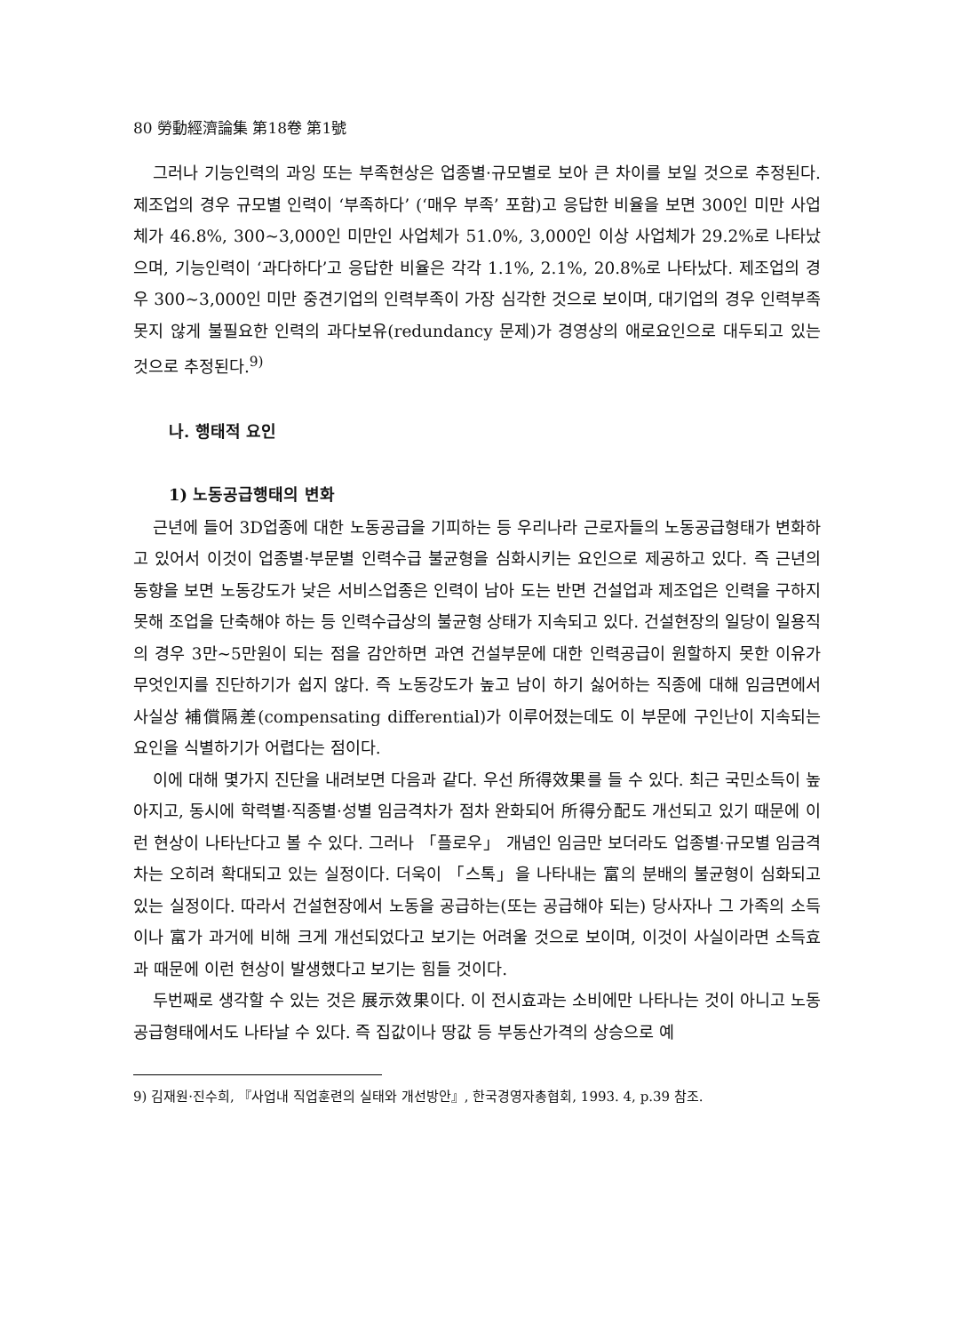80 勞動經濟論集 第18卷 第1號
그러나 기능인력의 과잉 또는 부족현상은 업종별·규모별로 보아 큰 차이를 보일 것으로 추정된다. 제조업의 경우 규모별 인력이 ‘부족하다’ (‘매우 부족’ 포함)고 응답한 비율을 보면 300인 미만 사업체가 46.8%, 300~3,000인 미만인 사업체가 51.0%, 3,000인 이상 사업체가 29.2%로 나타났으며, 기능인력이 ‘과다하다’고 응답한 비율은 각각 1.1%, 2.1%, 20.8%로 나타났다. 제조업의 경우 300~3,000인 미만 중견기업의 인력부족이 가장 심각한 것으로 보이며, 대기업의 경우 인력부족 못지 않게 불필요한 인력의 과다보유(redundancy 문제)가 경영상의 애로요인으로 대두되고 있는 것으로 추정된다.<sup>9)</sup>
나. 행태적 요인
1) 노동공급행태의 변화
근년에 들어 3D업종에 대한 노동공급을 기피하는 등 우리나라 근로자들의 노동공급형태가 변화하고 있어서 이것이 업종별·부문별 인력수급 불균형을 심화시키는 요인으로 제공하고 있다. 즉 근년의 동향을 보면 노동강도가 낮은 서비스업종은 인력이 남아 도는 반면 건설업과 제조업은 인력을 구하지 못해 조업을 단축해야 하는 등 인력수급상의 불균형 상태가 지속되고 있다. 건설현장의 일당이 일용직의 경우 3만~5만원이 되는 점을 감안하면 과연 건설부문에 대한 인력공급이 원할하지 못한 이유가 무엇인지를 진단하기가 쉽지 않다. 즉 노동강도가 높고 남이 하기 싫어하는 직종에 대해 임금면에서 사실상 補償隔差(compensating differential)가 이루어졌는데도 이 부문에 구인난이 지속되는 요인을 식별하기가 어렵다는 점이다.
이에 대해 몇가지 진단을 내려보면 다음과 같다. 우선 所得效果를 들 수 있다. 최근 국민소득이 높아지고, 동시에 학력별·직종별·성별 임금격차가 점차 완화되어 所得分配도 개선되고 있기 때문에 이런 현상이 나타난다고 볼 수 있다. 그러나 「플로우」 개념인 임금만 보더라도 업종별·규모별 임금격차는 오히려 확대되고 있는 실정이다. 더욱이 「스톡」을 나타내는 富의 분배의 불균형이 심화되고 있는 실정이다. 따라서 건설현장에서 노동을 공급하는(또는 공급해야 되는) 당사자나 그 가족의 소득이나 富가 과거에 비해 크게 개선되었다고 보기는 어려울 것으로 보이며, 이것이 사실이라면 소득효과 때문에 이런 현상이 발생했다고 보기는 힘들 것이다.
두번째로 생각할 수 있는 것은 展示效果이다. 이 전시효과는 소비에만 나타나는 것이 아니고 노동공급형태에서도 나타날 수 있다. 즉 집값이나 땅값 등 부동산가격의 상승으로 예
9) 김재원·진수희, 『사업내 직업훈련의 실태와 개선방안』, 한국경영자총협회, 1993. 4, p.39 참조.